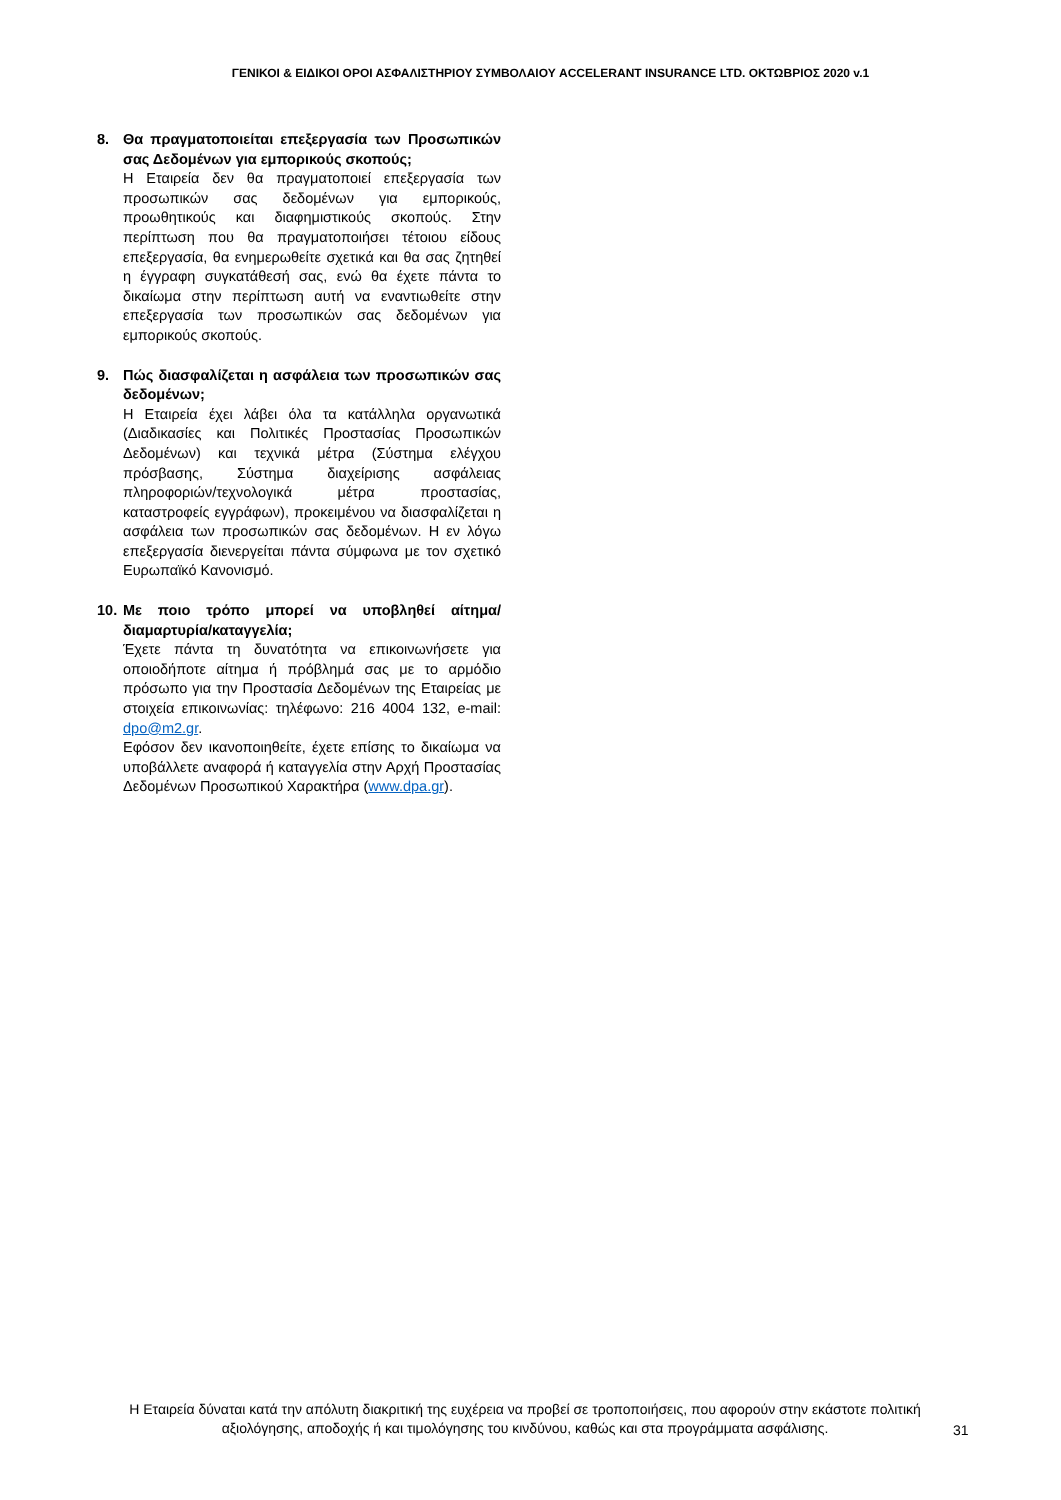ΓΕΝΙΚΟΙ & ΕΙΔΙΚΟΙ ΟΡΟΙ ΑΣΦΑΛΙΣΤΗΡΙΟΥ ΣΥΜΒΟΛΑΙΟΥ ACCELERANT INSURANCE LTD. ΟΚΤΩΒΡΙΟΣ 2020 v.1
8. Θα πραγματοποιείται επεξεργασία των Προσωπικών σας Δεδομένων για εμπορικούς σκοπούς;
Η Εταιρεία δεν θα πραγματοποιεί επεξεργασία των προσωπικών σας δεδομένων για εμπορικούς, προωθητικούς και διαφημιστικούς σκοπούς. Στην περίπτωση που θα πραγματοποιήσει τέτοιου είδους επεξεργασία, θα ενημερωθείτε σχετικά και θα σας ζητηθεί η έγγραφη συγκατάθεσή σας, ενώ θα έχετε πάντα το δικαίωμα στην περίπτωση αυτή να εναντιωθείτε στην επεξεργασία των προσωπικών σας δεδομένων για εμπορικούς σκοπούς.
9. Πώς διασφαλίζεται η ασφάλεια των προσωπικών σας δεδομένων;
Η Εταιρεία έχει λάβει όλα τα κατάλληλα οργανωτικά (Διαδικασίες και Πολιτικές Προστασίας Προσωπικών Δεδομένων) και τεχνικά μέτρα (Σύστημα ελέγχου πρόσβασης, Σύστημα διαχείρισης ασφάλειας πληροφοριών/τεχνολογικά μέτρα προστασίας, καταστροφείς εγγράφων), προκειμένου να διασφαλίζεται η ασφάλεια των προσωπικών σας δεδομένων. Η εν λόγω επεξεργασία διενεργείται πάντα σύμφωνα με τον σχετικό Ευρωπαϊκό Κανονισμό.
10.
Με ποιο τρόπο μπορεί να υποβληθεί αίτημα/ διαμαρτυρία/καταγγελία;
Έχετε πάντα τη δυνατότητα να επικοινωνήσετε για οποιοδήποτε αίτημα ή πρόβλημά σας με το αρμόδιο πρόσωπο για την Προστασία Δεδομένων της Εταιρείας με στοιχεία επικοινωνίας: τηλέφωνο: 216 4004 132, e-mail: dpo@m2.gr.
Εφόσον δεν ικανοποιηθείτε, έχετε επίσης το δικαίωμα να υποβάλλετε αναφορά ή καταγγελία στην Αρχή Προστασίας Δεδομένων Προσωπικού Χαρακτήρα (www.dpa.gr).
Η Εταιρεία δύναται κατά την απόλυτη διακριτική της ευχέρεια να προβεί σε τροποποιήσεις, που αφορούν στην εκάστοτε πολιτική αξιολόγησης, αποδοχής ή και τιμολόγησης του κινδύνου, καθώς και στα προγράμματα ασφάλισης.
31